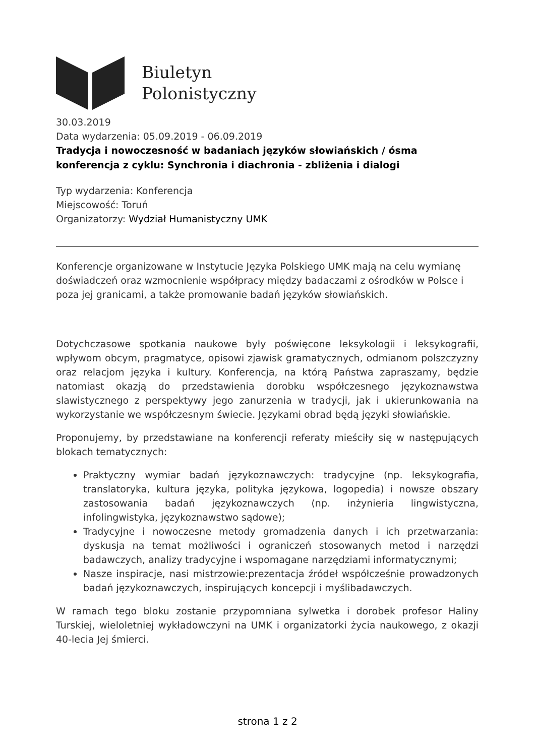Biuletyn
Polonistyczny
30.03.2019
Data wydarzenia: 05.09.2019 - 06.09.2019
Tradycja i nowoczesność w badaniach języków słowiańskich / ósma konferencja z cyklu: Synchronia i diachronia - zbliżenia i dialogi
Typ wydarzenia: Konferencja
Miejscowość: Toruń
Organizatorzy: Wydział Humanistyczny UMK
Konferencje organizowane w Instytucie Języka Polskiego UMK mają na celu wymianę doświadczeń oraz wzmocnienie współpracy między badaczami z ośrodków w Polsce i poza jej granicami, a także promowanie badań języków słowiańskich.
Dotychczasowe spotkania naukowe były poświęcone leksykologii i leksykografii, wpływom obcym, pragmatyce, opisowi zjawisk gramatycznych, odmianom polszczyzny oraz relacjom języka i kultury. Konferencja, na którą Państwa zapraszamy, będzie natomiast okazją do przedstawienia dorobku współczesnego językoznawstwa slawistycznego z perspektywy jego zanurzenia w tradycji, jak i ukierunkowania na wykorzystanie we współczesnym świecie. Językami obrad będą języki słowiańskie.
Proponujemy, by przedstawiane na konferencji referaty mieściły się w następujących blokach tematycznych:
Praktyczny wymiar badań językoznawczych: tradycyjne (np. leksykografia, translatoryka, kultura języka, polityka językowa, logopedia) i nowsze obszary zastosowania badań językoznawczych (np. inżynieria lingwistyczna, infolingwistyka, językoznawstwo sądowe);
Tradycyjne i nowoczesne metody gromadzenia danych i ich przetwarzania: dyskusja na temat możliwości i ograniczeń stosowanych metod i narzędzi badawczych, analizy tradycyjne i wspomagane narzędziami informatycznymi;
Nasze inspiracje, nasi mistrzowie:prezentacja źródeł współcześnie prowadzonych badań językoznawczych, inspirujących koncepcji i myślibadawczych.
W ramach tego bloku zostanie przypomniana sylwetka i dorobek profesor Haliny Turskiej, wieloletniej wykładowczyni na UMK i organizatorki życia naukowego, z okazji 40-lecia Jej śmierci.
strona 1 z 2